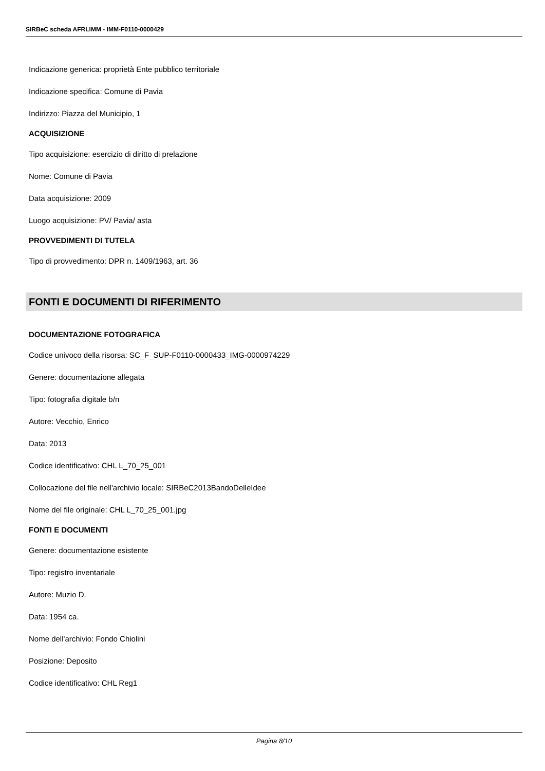SIRBeC scheda AFRLIMM - IMM-F0110-0000429
Indicazione generica: proprietà Ente pubblico territoriale
Indicazione specifica: Comune di Pavia
Indirizzo: Piazza del Municipio, 1
ACQUISIZIONE
Tipo acquisizione: esercizio di diritto di prelazione
Nome: Comune di Pavia
Data acquisizione: 2009
Luogo acquisizione: PV/ Pavia/ asta
PROVVEDIMENTI DI TUTELA
Tipo di provvedimento: DPR n. 1409/1963, art. 36
FONTI E DOCUMENTI DI RIFERIMENTO
DOCUMENTAZIONE FOTOGRAFICA
Codice univoco della risorsa: SC_F_SUP-F0110-0000433_IMG-0000974229
Genere: documentazione allegata
Tipo: fotografia digitale b/n
Autore: Vecchio, Enrico
Data: 2013
Codice identificativo: CHL L_70_25_001
Collocazione del file nell'archivio locale: SIRBeC2013BandoDelleIdee
Nome del file originale: CHL L_70_25_001.jpg
FONTI E DOCUMENTI
Genere: documentazione esistente
Tipo: registro inventariale
Autore: Muzio D.
Data: 1954 ca.
Nome dell'archivio: Fondo Chiolini
Posizione: Deposito
Codice identificativo: CHL Reg1
Pagina 8/10